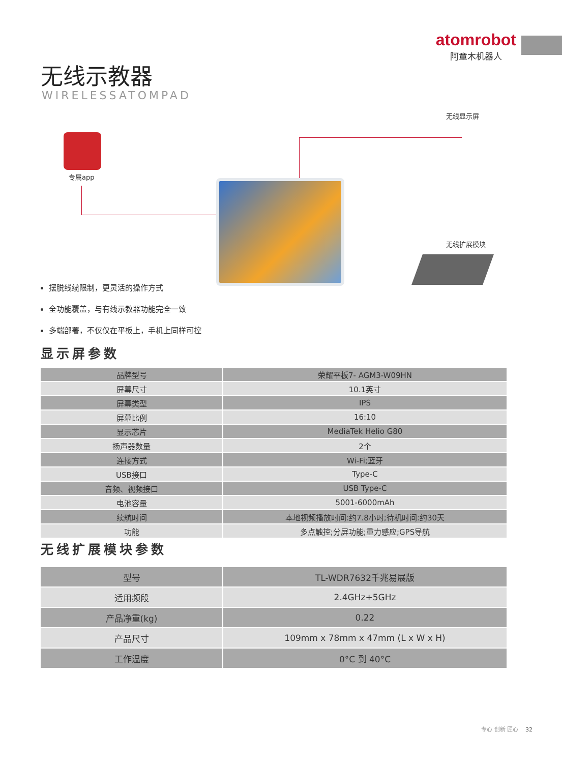atomrobot
阿童木机器人
无线示教器
WIRELESSATOMPAD
专属app
无线显示屏
无线扩展模块
摆脱线缆限制，更灵活的操作方式
全功能覆盖，与有线示教器功能完全一致
多端部署，不仅仅在平板上，手机上同样可控
显示屏参数
| 品牌型号 | 荣耀平板7- AGM3-W09HN |
| 屏幕尺寸 | 10.1英寸 |
| 屏幕类型 | IPS |
| 屏幕比例 | 16:10 |
| 显示芯片 | MediaTek Helio G80 |
| 扬声器数量 | 2个 |
| 连接方式 | Wi-Fi;蓝牙 |
| USB接口 | Type-C |
| 音频、视频接口 | USB Type-C |
| 电池容量 | 5001-6000mAh |
| 续航时间 | 本地视频播放时间:约7.8小时;待机时间:约30天 |
| 功能 | 多点触控;分屏功能;重力感应;GPS导航 |
无线扩展模块参数
| 型号 | TL-WDR7632千兆易展版 |
| 适用频段 | 2.4GHz+5GHz |
| 产品净重(kg) | 0.22 |
| 产品尺寸 | 109mm x 78mm x 47mm (L x W x H) |
| 工作温度 | 0°C 到 40°C |
专心 创新 匠心 32